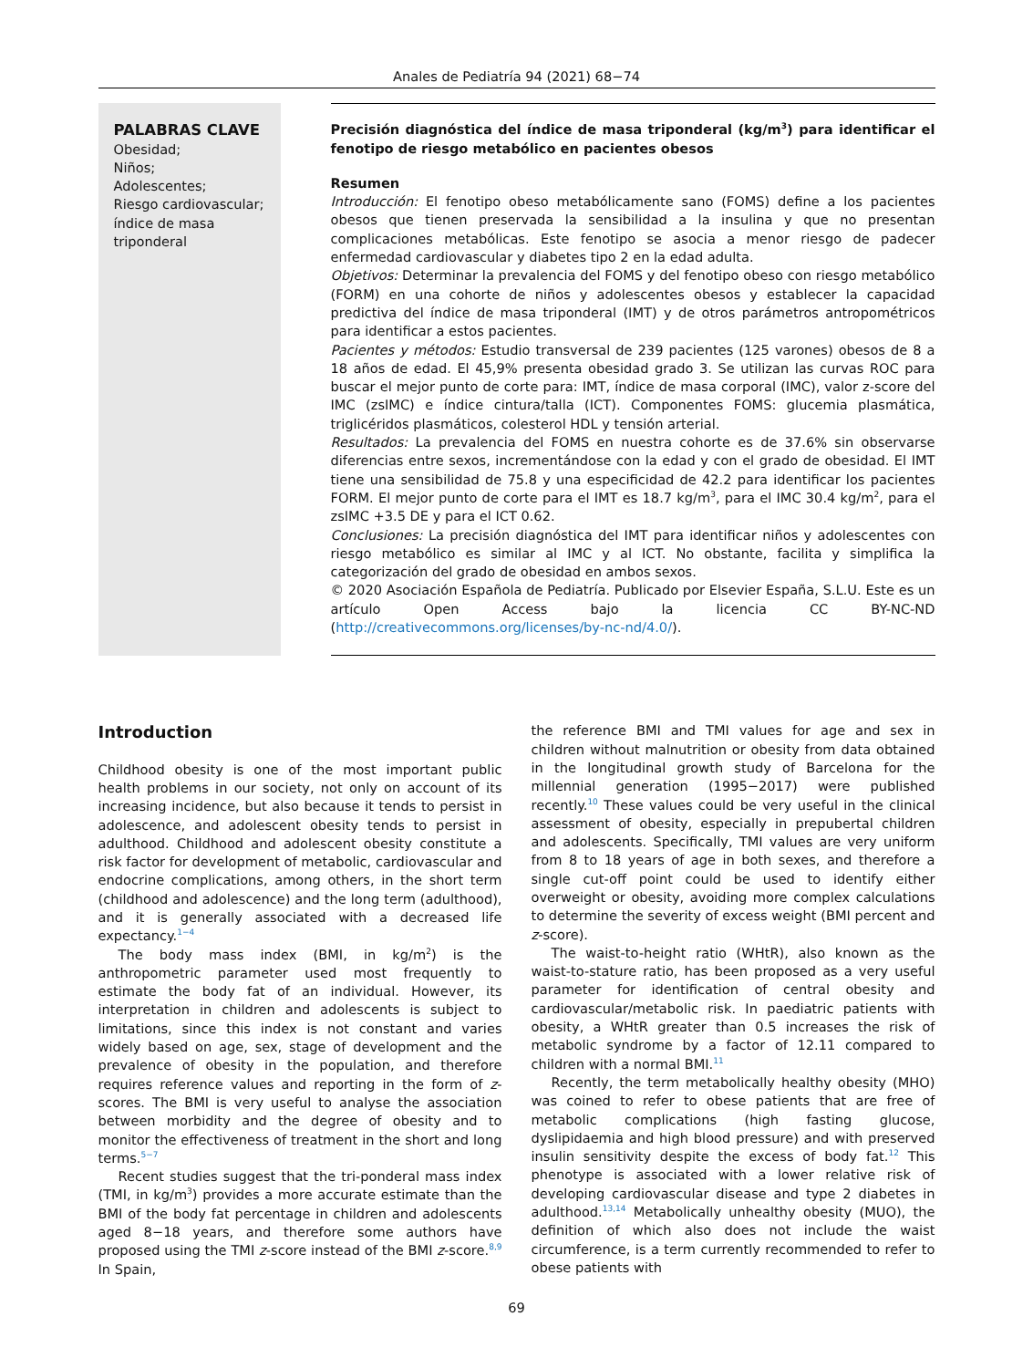Anales de Pediatría 94 (2021) 68−74
PALABRAS CLAVE
Obesidad;
Niños;
Adolescentes;
Riesgo cardiovascular;
índice de masa triponderal
Precisión diagnóstica del índice de masa triponderal (kg/m<sup>3</sup>) para identificar el fenotipo de riesgo metabólico en pacientes obesos
Resumen
Introducción: El fenotipo obeso metabólicamente sano (FOMS) define a los pacientes obesos que tienen preservada la sensibilidad a la insulina y que no presentan complicaciones metabólicas. Este fenotipo se asocia a menor riesgo de padecer enfermedad cardiovascular y diabetes tipo 2 en la edad adulta.
Objetivos: Determinar la prevalencia del FOMS y del fenotipo obeso con riesgo metabólico (FORM) en una cohorte de niños y adolescentes obesos y establecer la capacidad predictiva del índice de masa triponderal (IMT) y de otros parámetros antropométricos para identificar a estos pacientes.
Pacientes y métodos: Estudio transversal de 239 pacientes (125 varones) obesos de 8 a 18 años de edad. El 45,9% presenta obesidad grado 3. Se utilizan las curvas ROC para buscar el mejor punto de corte para: IMT, índice de masa corporal (IMC), valor z-score del IMC (zsIMC) e índice cintura/talla (ICT). Componentes FOMS: glucemia plasmática, triglicéridos plasmáticos, colesterol HDL y tensión arterial.
Resultados: La prevalencia del FOMS en nuestra cohorte es de 37.6% sin observarse diferencias entre sexos, incrementándose con la edad y con el grado de obesidad. El IMT tiene una sensibilidad de 75.8 y una especificidad de 42.2 para identificar los pacientes FORM. El mejor punto de corte para el IMT es 18.7 kg/m<sup>3</sup>, para el IMC 30.4 kg/m<sup>2</sup>, para el zsIMC +3.5 DE y para el ICT 0.62.
Conclusiones: La precisión diagnóstica del IMT para identificar niños y adolescentes con riesgo metabólico es similar al IMC y al ICT. No obstante, facilita y simplifica la categorización del grado de obesidad en ambos sexos.
© 2020 Asociación Española de Pediatría. Publicado por Elsevier España, S.L.U. Este es un artículo Open Access bajo la licencia CC BY-NC-ND (http://creativecommons.org/licenses/by-nc-nd/4.0/).
Introduction
Childhood obesity is one of the most important public health problems in our society, not only on account of its increasing incidence, but also because it tends to persist in adolescence, and adolescent obesity tends to persist in adulthood. Childhood and adolescent obesity constitute a risk factor for development of metabolic, cardiovascular and endocrine complications, among others, in the short term (childhood and adolescence) and the long term (adulthood), and it is generally associated with a decreased life expectancy.<sup>1−4</sup>
The body mass index (BMI, in kg/m<sup>2</sup>) is the anthropometric parameter used most frequently to estimate the body fat of an individual. However, its interpretation in children and adolescents is subject to limitations, since this index is not constant and varies widely based on age, sex, stage of development and the prevalence of obesity in the population, and therefore requires reference values and reporting in the form of z-scores. The BMI is very useful to analyse the association between morbidity and the degree of obesity and to monitor the effectiveness of treatment in the short and long terms.<sup>5−7</sup>
Recent studies suggest that the tri-ponderal mass index (TMI, in kg/m<sup>3</sup>) provides a more accurate estimate than the BMI of the body fat percentage in children and adolescents aged 8−18 years, and therefore some authors have proposed using the TMI z-score instead of the BMI z-score.<sup>8,9</sup> In Spain,
the reference BMI and TMI values for age and sex in children without malnutrition or obesity from data obtained in the longitudinal growth study of Barcelona for the millennial generation (1995−2017) were published recently.<sup>10</sup> These values could be very useful in the clinical assessment of obesity, especially in prepubertal children and adolescents. Specifically, TMI values are very uniform from 8 to 18 years of age in both sexes, and therefore a single cut-off point could be used to identify either overweight or obesity, avoiding more complex calculations to determine the severity of excess weight (BMI percent and z-score).
The waist-to-height ratio (WHtR), also known as the waist-to-stature ratio, has been proposed as a very useful parameter for identification of central obesity and cardiovascular/metabolic risk. In paediatric patients with obesity, a WHtR greater than 0.5 increases the risk of metabolic syndrome by a factor of 12.11 compared to children with a normal BMI.<sup>11</sup>
Recently, the term metabolically healthy obesity (MHO) was coined to refer to obese patients that are free of metabolic complications (high fasting glucose, dyslipidaemia and high blood pressure) and with preserved insulin sensitivity despite the excess of body fat.<sup>12</sup> This phenotype is associated with a lower relative risk of developing cardiovascular disease and type 2 diabetes in adulthood.<sup>13,14</sup> Metabolically unhealthy obesity (MUO), the definition of which also does not include the waist circumference, is a term currently recommended to refer to obese patients with
69